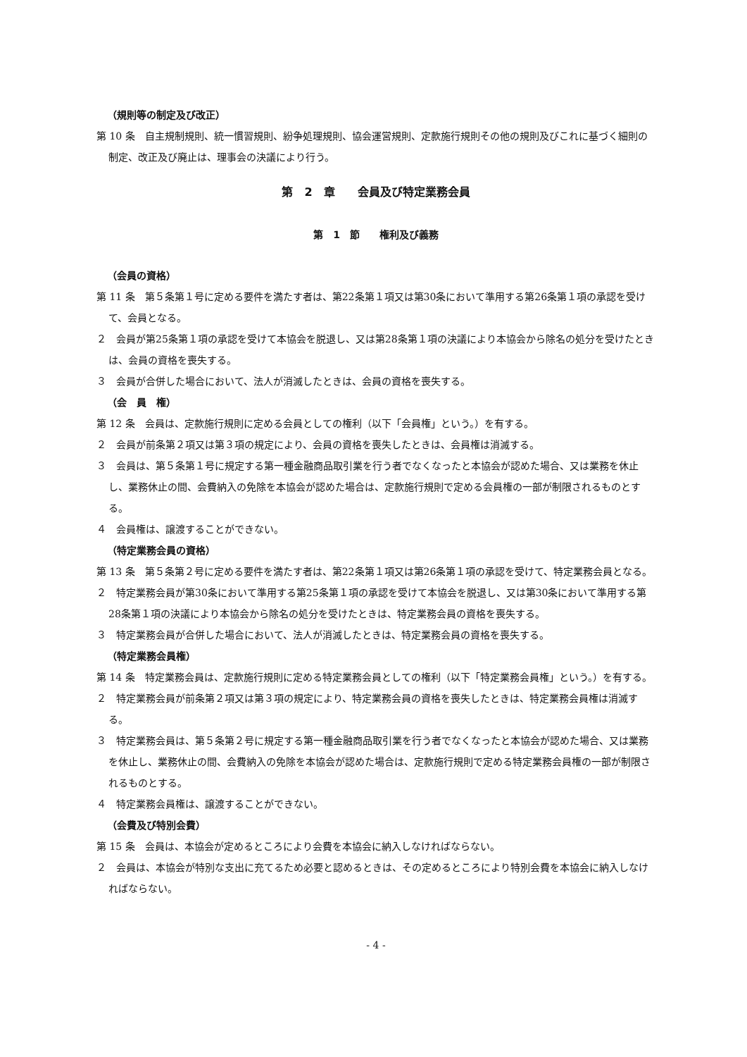（規則等の制定及び改正）
第 10 条　自主規制規則、統一慣習規則、紛争処理規則、協会運営規則、定款施行規則その他の規則及びこれに基づく細則の制定、改正及び廃止は、理事会の決議により行う。
第　2　章　　会員及び特定業務会員
第　1　節　　権利及び義務
（会員の資格）
第 11 条　第５条第１号に定める要件を満たす者は、第22条第１項又は第30条において準用する第26条第１項の承認を受けて、会員となる。
２　会員が第25条第１項の承認を受けて本協会を脱退し、又は第28条第１項の決議により本協会から除名の処分を受けたときは、会員の資格を喪失する。
３　会員が合併した場合において、法人が消滅したときは、会員の資格を喪失する。
（会　員　権）
第 12 条　会員は、定款施行規則に定める会員としての権利（以下「会員権」という。）を有する。
２　会員が前条第２項又は第３項の規定により、会員の資格を喪失したときは、会員権は消滅する。
３　会員は、第５条第１号に規定する第一種金融商品取引業を行う者でなくなったと本協会が認めた場合、又は業務を休止し、業務休止の間、会費納入の免除を本協会が認めた場合は、定款施行規則で定める会員権の一部が制限されるものとする。
４　会員権は、譲渡することができない。
（特定業務会員の資格）
第 13 条　第５条第２号に定める要件を満たす者は、第22条第１項又は第26条第１項の承認を受けて、特定業務会員となる。
２　特定業務会員が第30条において準用する第25条第１項の承認を受けて本協会を脱退し、又は第30条において準用する第28条第１項の決議により本協会から除名の処分を受けたときは、特定業務会員の資格を喪失する。
３　特定業務会員が合併した場合において、法人が消滅したときは、特定業務会員の資格を喪失する。
（特定業務会員権）
第 14 条　特定業務会員は、定款施行規則に定める特定業務会員としての権利（以下「特定業務会員権」という。）を有する。
２　特定業務会員が前条第２項又は第３項の規定により、特定業務会員の資格を喪失したときは、特定業務会員権は消滅する。
３　特定業務会員は、第５条第２号に規定する第一種金融商品取引業を行う者でなくなったと本協会が認めた場合、又は業務を休止し、業務休止の間、会費納入の免除を本協会が認めた場合は、定款施行規則で定める特定業務会員権の一部が制限されるものとする。
４　特定業務会員権は、譲渡することができない。
（会費及び特別会費）
第 15 条　会員は、本協会が定めるところにより会費を本協会に納入しなければならない。
２　会員は、本協会が特別な支出に充てるため必要と認めるときは、その定めるところにより特別会費を本協会に納入しなければならない。
- 4 -